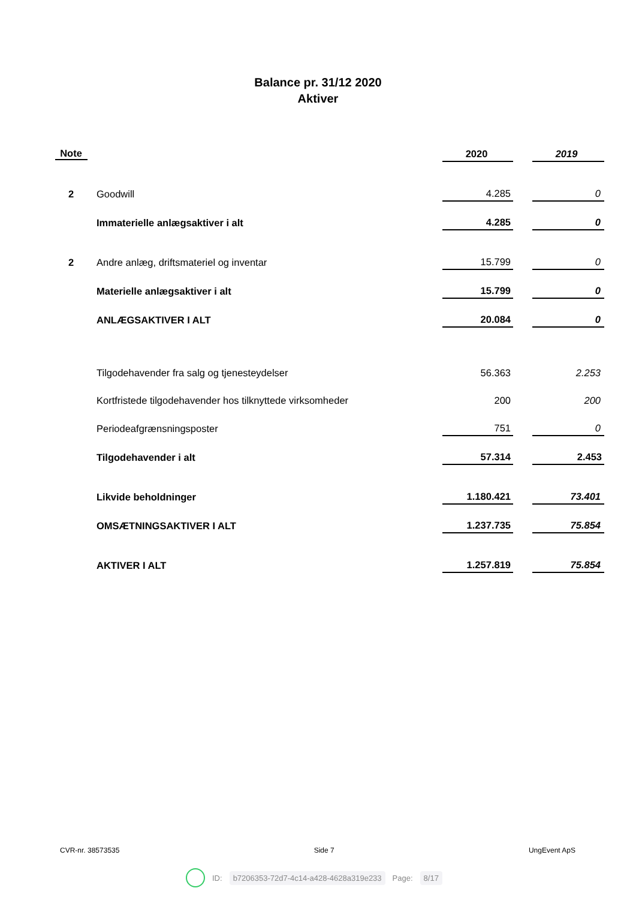Balance pr. 31/12 2020
Aktiver
| Note | | 2020 | | 2019 |
| --- | --- | --- | --- | --- |
| 2 | Goodwill | 4.285 | | 0 |
| | Immaterielle anlægsaktiver i alt | 4.285 | | 0 |
| 2 | Andre anlæg, driftsmateriel og inventar | 15.799 | | 0 |
| | Materielle anlægsaktiver i alt | 15.799 | | 0 |
| | ANLÆGSAKTIVER I ALT | 20.084 | | 0 |
| | Tilgodehavender fra salg og tjenesteydelser | 56.363 | | 2.253 |
| | Kortfristede tilgodehavender hos tilknyttede virksomheder | 200 | | 200 |
| | Periodeafgrænsningsposter | 751 | | 0 |
| | Tilgodehavender i alt | 57.314 | | 2.453 |
| | Likvide beholdninger | 1.180.421 | | 73.401 |
| | OMSÆTNINGSAKTIVER I ALT | 1.237.735 | | 75.854 |
| | AKTIVER I ALT | 1.257.819 | | 75.854 |
CVR-nr. 38573535 Side 7 UngEvent ApS
ID: b7206353-72d7-4c14-a428-4628a319e233 Page: 8/17